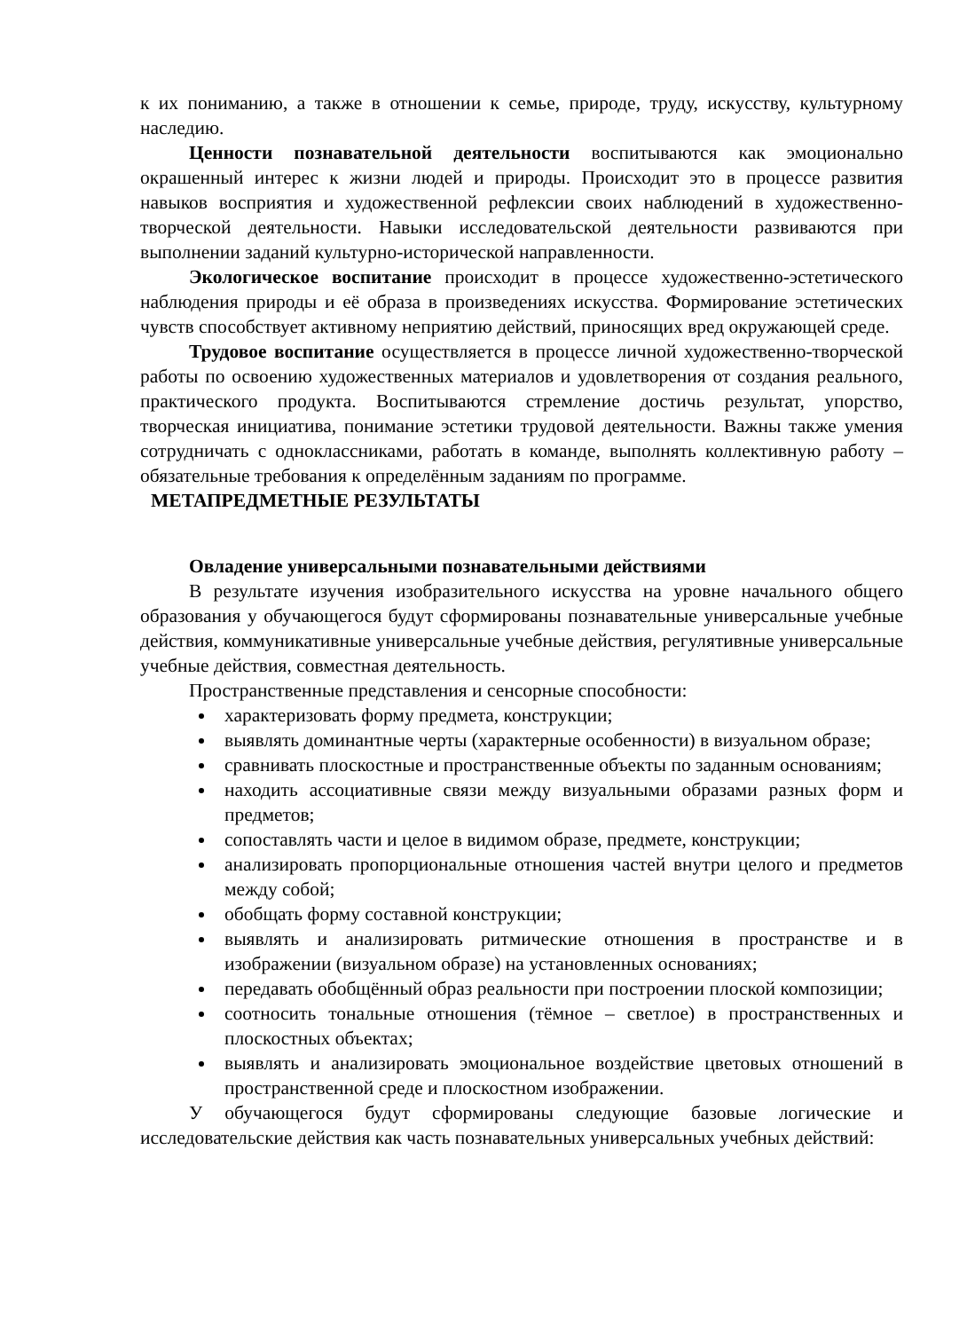к их пониманию, а также в отношении к семье, природе, труду, искусству, культурному наследию.
Ценности познавательной деятельности воспитываются как эмоционально окрашенный интерес к жизни людей и природы. Происходит это в процессе развития навыков восприятия и художественной рефлексии своих наблюдений в художественно-творческой деятельности. Навыки исследовательской деятельности развиваются при выполнении заданий культурно-исторической направленности.
Экологическое воспитание происходит в процессе художественно-эстетического наблюдения природы и её образа в произведениях искусства. Формирование эстетических чувств способствует активному неприятию действий, приносящих вред окружающей среде.
Трудовое воспитание осуществляется в процессе личной художественно-творческой работы по освоению художественных материалов и удовлетворения от создания реального, практического продукта. Воспитываются стремление достичь результат, упорство, творческая инициатива, понимание эстетики трудовой деятельности. Важны также умения сотрудничать с одноклассниками, работать в команде, выполнять коллективную работу – обязательные требования к определённым заданиям по программе.
МЕТАПРЕДМЕТНЫЕ РЕЗУЛЬТАТЫ
Овладение универсальными познавательными действиями
В результате изучения изобразительного искусства на уровне начального общего образования у обучающегося будут сформированы познавательные универсальные учебные действия, коммуникативные универсальные учебные действия, регулятивные универсальные учебные действия, совместная деятельность.
Пространственные представления и сенсорные способности:
характеризовать форму предмета, конструкции;
выявлять доминантные черты (характерные особенности) в визуальном образе;
сравнивать плоскостные и пространственные объекты по заданным основаниям;
находить ассоциативные связи между визуальными образами разных форм и предметов;
сопоставлять части и целое в видимом образе, предмете, конструкции;
анализировать пропорциональные отношения частей внутри целого и предметов между собой;
обобщать форму составной конструкции;
выявлять и анализировать ритмические отношения в пространстве и в изображении (визуальном образе) на установленных основаниях;
передавать обобщённый образ реальности при построении плоской композиции;
соотносить тональные отношения (тёмное – светлое) в пространственных и плоскостных объектах;
выявлять и анализировать эмоциональное воздействие цветовых отношений в пространственной среде и плоскостном изображении.
У обучающегося будут сформированы следующие базовые логические и исследовательские действия как часть познавательных универсальных учебных действий: